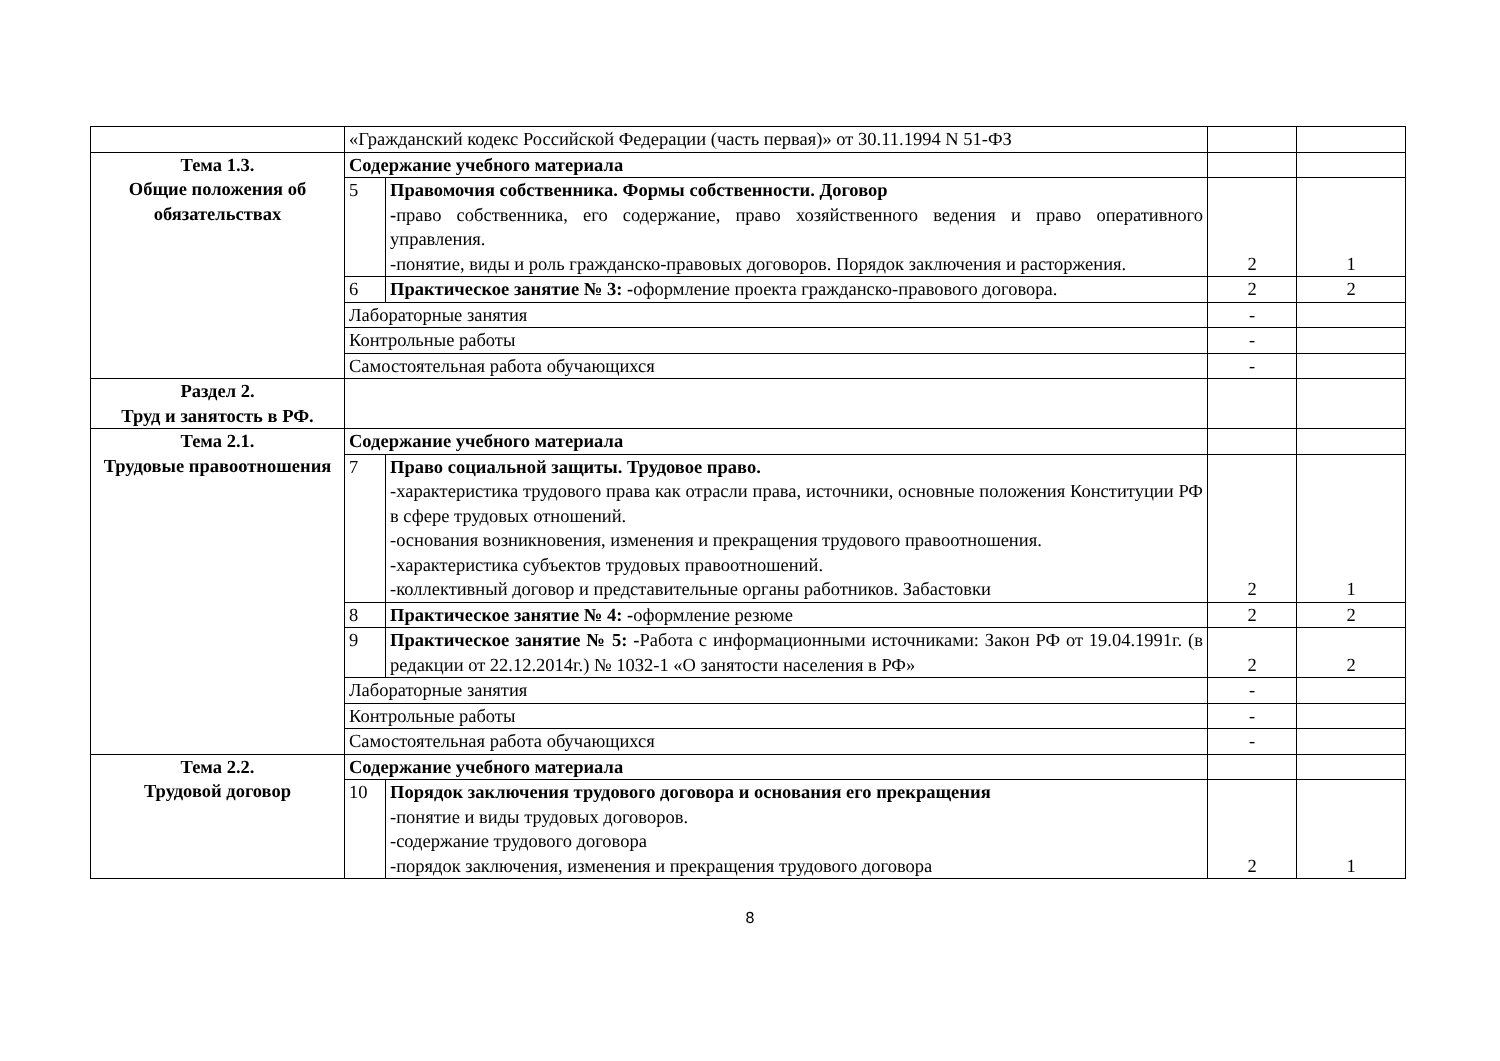| | «Гражданский кодекс Российской Федерации (часть первая)» от 30.11.1994 N 51-ФЗ | | | |
| Тема 1.3. Общие положения об обязательствах | Содержание учебного материала | | | |
| | 5 | Правомочия собственника. Формы собственности. Договор - право собственника, его содержание, право хозяйственного ведения и право оперативного управления. -понятие, виды и роль гражданско-правовых договоров. Порядок заключения и расторжения. | 2 | 1 |
| | 6 | Практическое занятие № 3: - оформление проекта гражданско-правового договора. | 2 | 2 |
| | Лабораторные занятия | | - | |
| | Контрольные работы | | - | |
| | Самостоятельная работа обучающихся | | - | |
| Раздел 2. Труд и занятость в РФ. | | | | |
| Тема 2.1. Трудовые правоотношения | Содержание учебного материала | | | |
| | 7 | Право социальной защиты. Трудовое право. -характеристика трудового права как отрасли права, источники, основные положения Конституции РФ в сфере трудовых отношений. -основания возникновения, изменения и прекращения трудового правоотношения. -характеристика субъектов трудовых правоотношений. -коллективный договор и представительные органы работников. Забастовки | 2 | 1 |
| | 8 | Практическое занятие № 4: - оформление резюме | 2 | 2 |
| | 9 | Практическое занятие № 5: - Работа с информационными источниками: Закон РФ от 19.04.1991г. (в редакции от 22.12.2014г.) № 1032-1 «О занятости населения в РФ» | 2 | 2 |
| | Лабораторные занятия | | - | |
| | Контрольные работы | | - | |
| | Самостоятельная работа обучающихся | | - | |
| Тема 2.2. Трудовой договор | Содержание учебного материала | | | |
| | 10 | Порядок заключения трудового договора и основания его прекращения -понятие и виды трудовых договоров. -содержание трудового договора -порядок заключения, изменения и прекращения трудового договора | 2 | 1 |
8